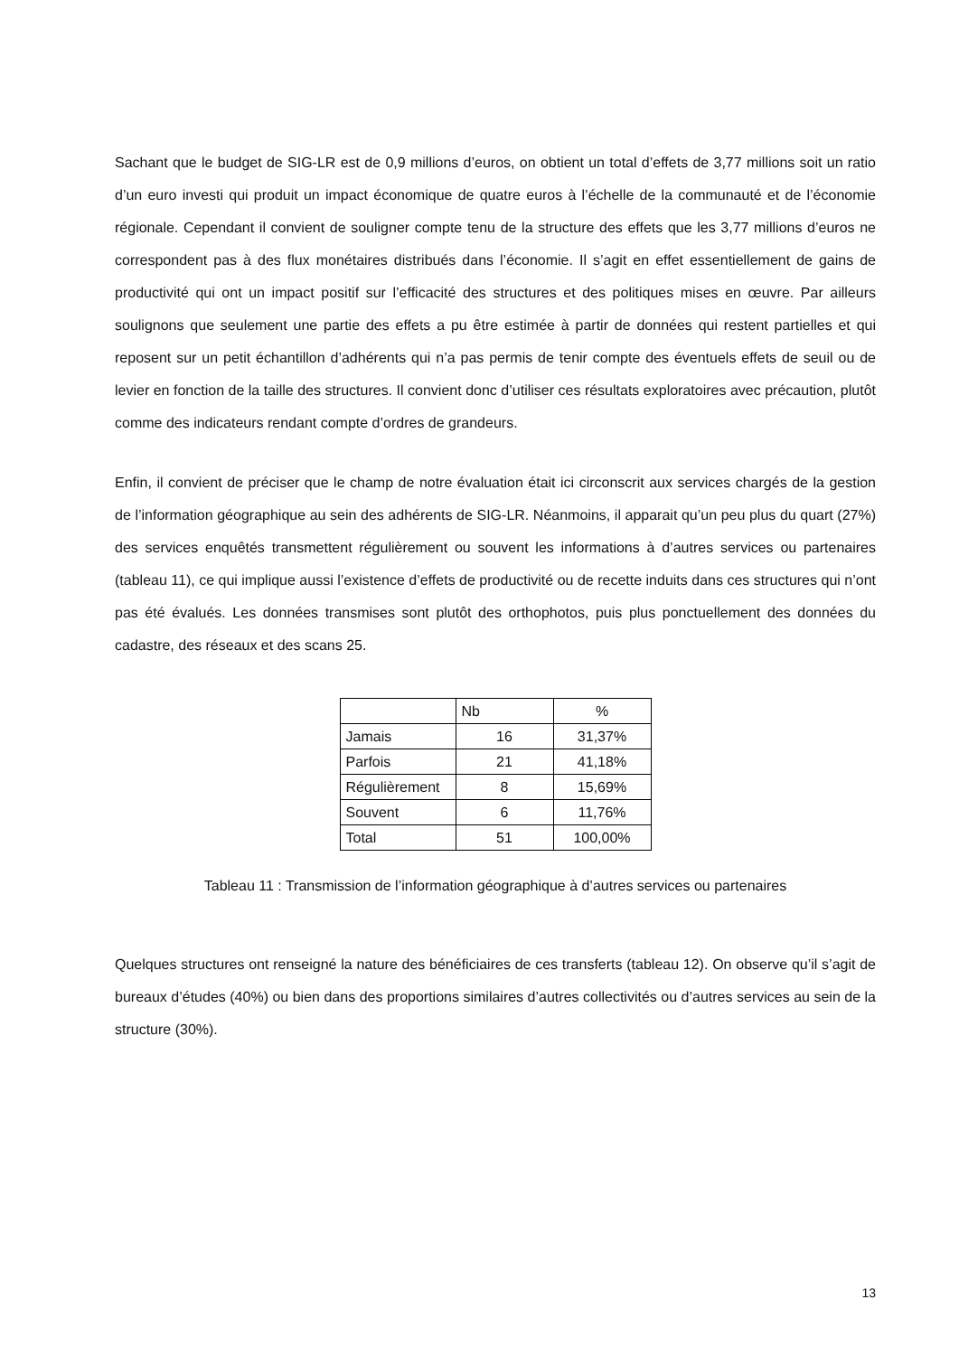Sachant que le budget de SIG-LR est de 0,9 millions d’euros, on obtient un total d’effets de 3,77 millions soit un ratio d’un euro investi qui produit un impact économique de quatre euros à l’échelle de la communauté et de l’économie régionale. Cependant il convient de souligner compte tenu de la structure des effets que les 3,77 millions d’euros ne correspondent pas à des flux monétaires distribués dans l’économie. Il s’agit en effet essentiellement de gains de productivité qui ont un impact positif sur l’efficacité des structures et des politiques mises en œuvre. Par ailleurs soulignons que seulement une partie des effets a pu être estimée à partir de données qui restent partielles et qui reposent sur un petit échantillon d’adhérents qui n’a pas permis de tenir compte des éventuels effets de seuil ou de levier en fonction de la taille des structures. Il convient donc d’utiliser ces résultats exploratoires avec précaution, plutôt comme des indicateurs rendant compte d’ordres de grandeurs.
Enfin, il convient de préciser que le champ de notre évaluation était ici circonscrit aux services chargés de la gestion de l’information géographique au sein des adhérents de SIG-LR. Néanmoins, il apparait qu’un peu plus du quart (27%) des services enquêtés transmettent régulièrement ou souvent les informations à d’autres services ou partenaires (tableau 11), ce qui implique aussi l’existence d’effets de productivité ou de recette induits dans ces structures qui n’ont pas été évalués. Les données transmises sont plutôt des orthophotos, puis plus ponctuellement des données du cadastre, des réseaux et des scans 25.
| | Nb | % |
| Jamais | 16 | 31,37% |
| Parfois | 21 | 41,18% |
| Régulièrement | 8 | 15,69% |
| Souvent | 6 | 11,76% |
| Total | 51 | 100,00% |
Tableau 11 : Transmission de l’information géographique à d’autres services ou partenaires
Quelques structures ont renseigné la nature des bénéficiaires de ces transferts (tableau 12). On observe qu’il s’agit de bureaux d’études (40%) ou bien dans des proportions similaires d’autres collectivités ou d’autres services au sein de la structure (30%).
13